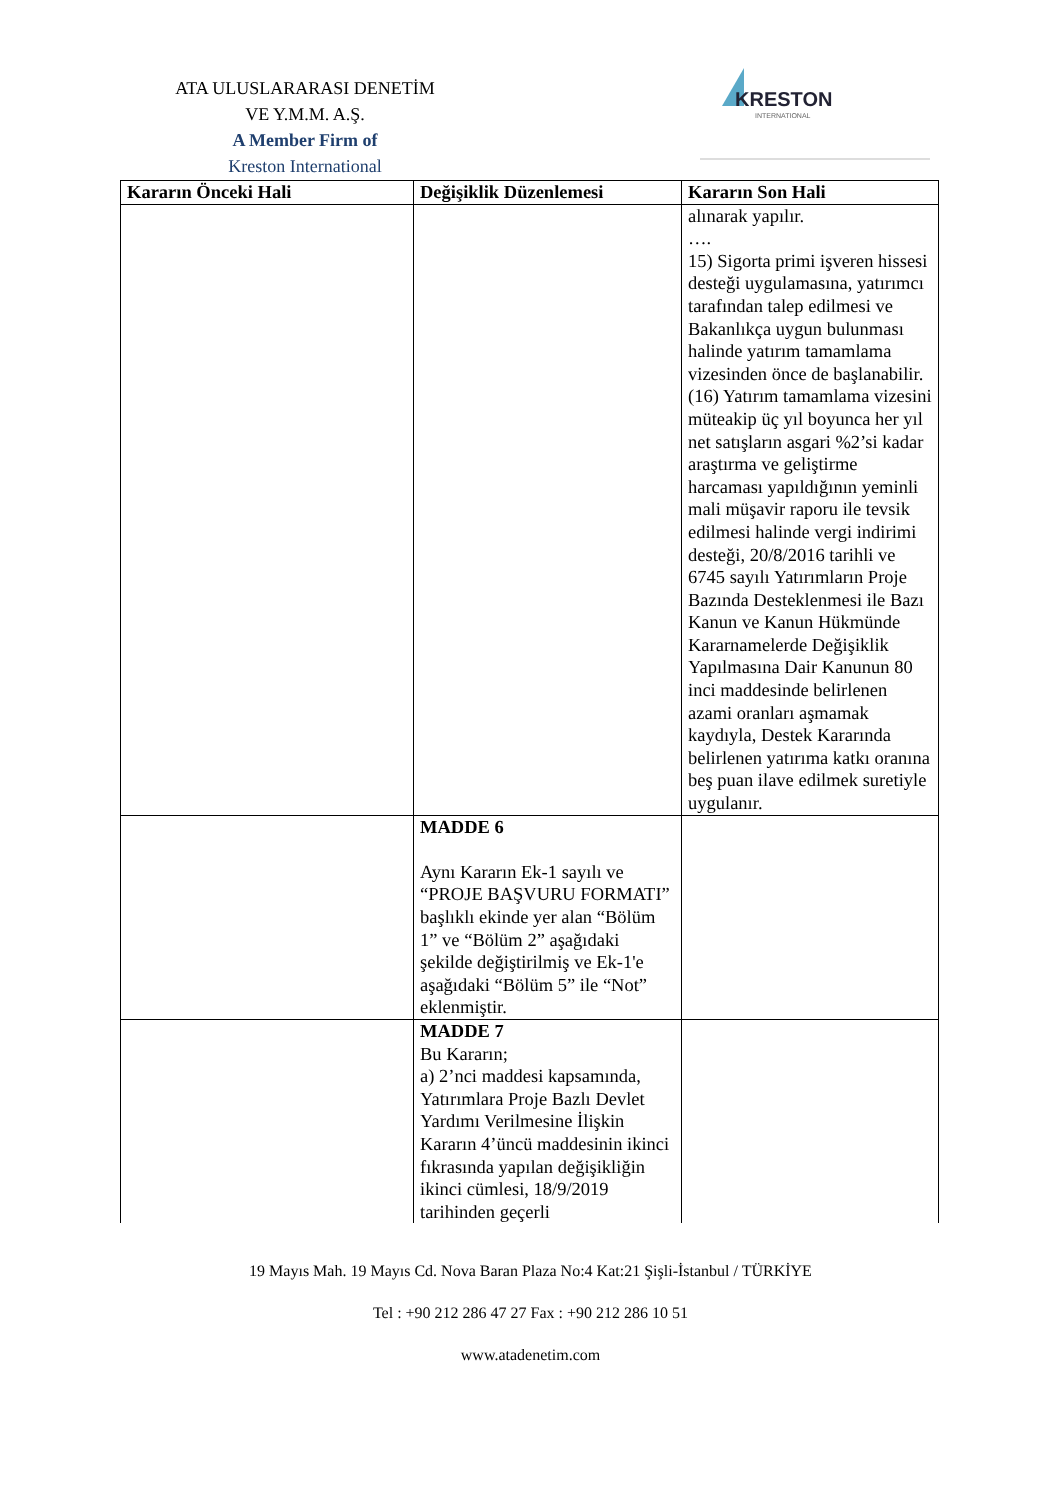ATA ULUSLARARASI DENETİM
VE Y.M.M. A.Ş.
A Member Firm of
Kreston International
KRESTON
INTERNATIONAL
| Kararın Önceki Hali | Değişiklik Düzenlemesi | Kararın Son Hali |
| --- | --- | --- |
| | | alınarak yapılır. …. 15) Sigorta primi işveren hissesi desteği uygulamasına, yatırımcı tarafından talep edilmesi ve Bakanlıkça uygun bulunması halinde yatırım tamamlama vizesinden önce de başlanabilir. (16) Yatırım tamamlama vizesini müteakip üç yıl boyunca her yıl net satışların asgari %2’si kadar araştırma ve geliştirme harcaması yapıldığının yeminli mali müşavir raporu ile tevsik edilmesi halinde vergi indirimi desteği, 20/8/2016 tarihli ve 6745 sayılı Yatırımların Proje Bazında Desteklenmesi ile Bazı Kanun ve Kanun Hükmünde Kararnamelerde Değişiklik Yapılmasına Dair Kanunun 80 inci maddesinde belirlenen azami oranları aşmamak kaydıyla, Destek Kararında belirlenen yatırıma katkı oranına beş puan ilave edilmek suretiyle uygulanır. |
| | MADDE 6 Aynı Kararın Ek-1 sayılı ve “PROJE BAŞVURU FORMATI” başlıklı ekinde yer alan “Bölüm 1” ve “Bölüm 2” aşağıdaki şekilde değiştirilmiş ve Ek-1'e aşağıdaki “Bölüm 5” ile “Not” eklenmiştir. | |
| | MADDE 7 Bu Kararın; a) 2’nci maddesi kapsamında, Yatırımlara Proje Bazlı Devlet Yardımı Verilmesine İlişkin Kararın 4’üncü maddesinin ikinci fıkrasında yapılan değişikliğin ikinci cümlesi, 18/9/2019 tarihinden geçerli | |
19 Mayıs Mah. 19 Mayıs Cd. Nova Baran Plaza No:4 Kat:21 Şişli-İstanbul / TÜRKİYE
Tel : +90 212 286 47 27 Fax : +90 212 286 10 51
www.atadenetim.com